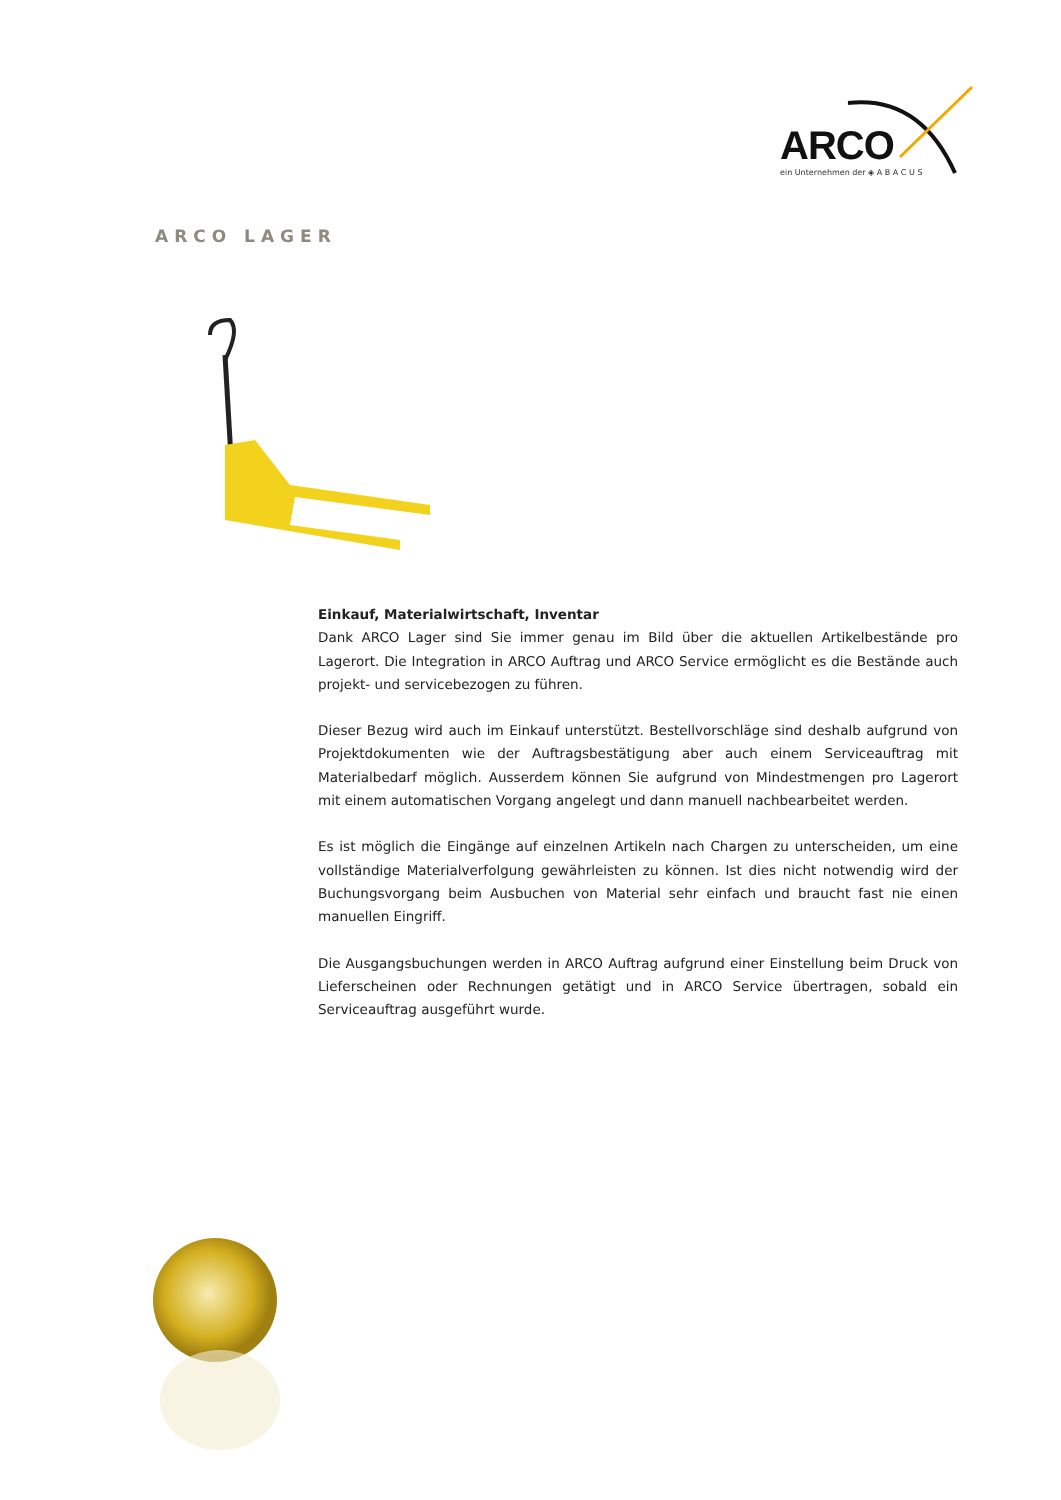ARCO
ein Unternehmen der ◈ A B A C U S
ARCO LAGER
Einkauf, Materialwirtschaft, Inventar
Dank ARCO Lager sind Sie immer genau im Bild über die aktuellen Artikelbestände pro Lagerort. Die Integration in ARCO Auftrag und ARCO Service ermöglicht es die Bestände auch projekt- und servicebezogen zu führen.
Dieser Bezug wird auch im Einkauf unterstützt. Bestellvorschläge sind deshalb aufgrund von Projektdokumenten wie der Auftragsbestätigung aber auch einem Serviceauftrag mit Materialbedarf möglich. Ausserdem können Sie aufgrund von Mindestmengen pro Lagerort mit einem automatischen Vorgang angelegt und dann manuell nachbearbeitet werden.
Es ist möglich die Eingänge auf einzelnen Artikeln nach Chargen zu unterscheiden, um eine vollständige Materialverfolgung gewährleisten zu können. Ist dies nicht notwendig wird der Buchungsvorgang beim Ausbuchen von Material sehr einfach und braucht fast nie einen manuellen Eingriff.
Die Ausgangsbuchungen werden in ARCO Auftrag aufgrund einer Einstellung beim Druck von Lieferscheinen oder Rechnungen getätigt und in ARCO Service übertragen, sobald ein Serviceauftrag ausgeführt wurde.